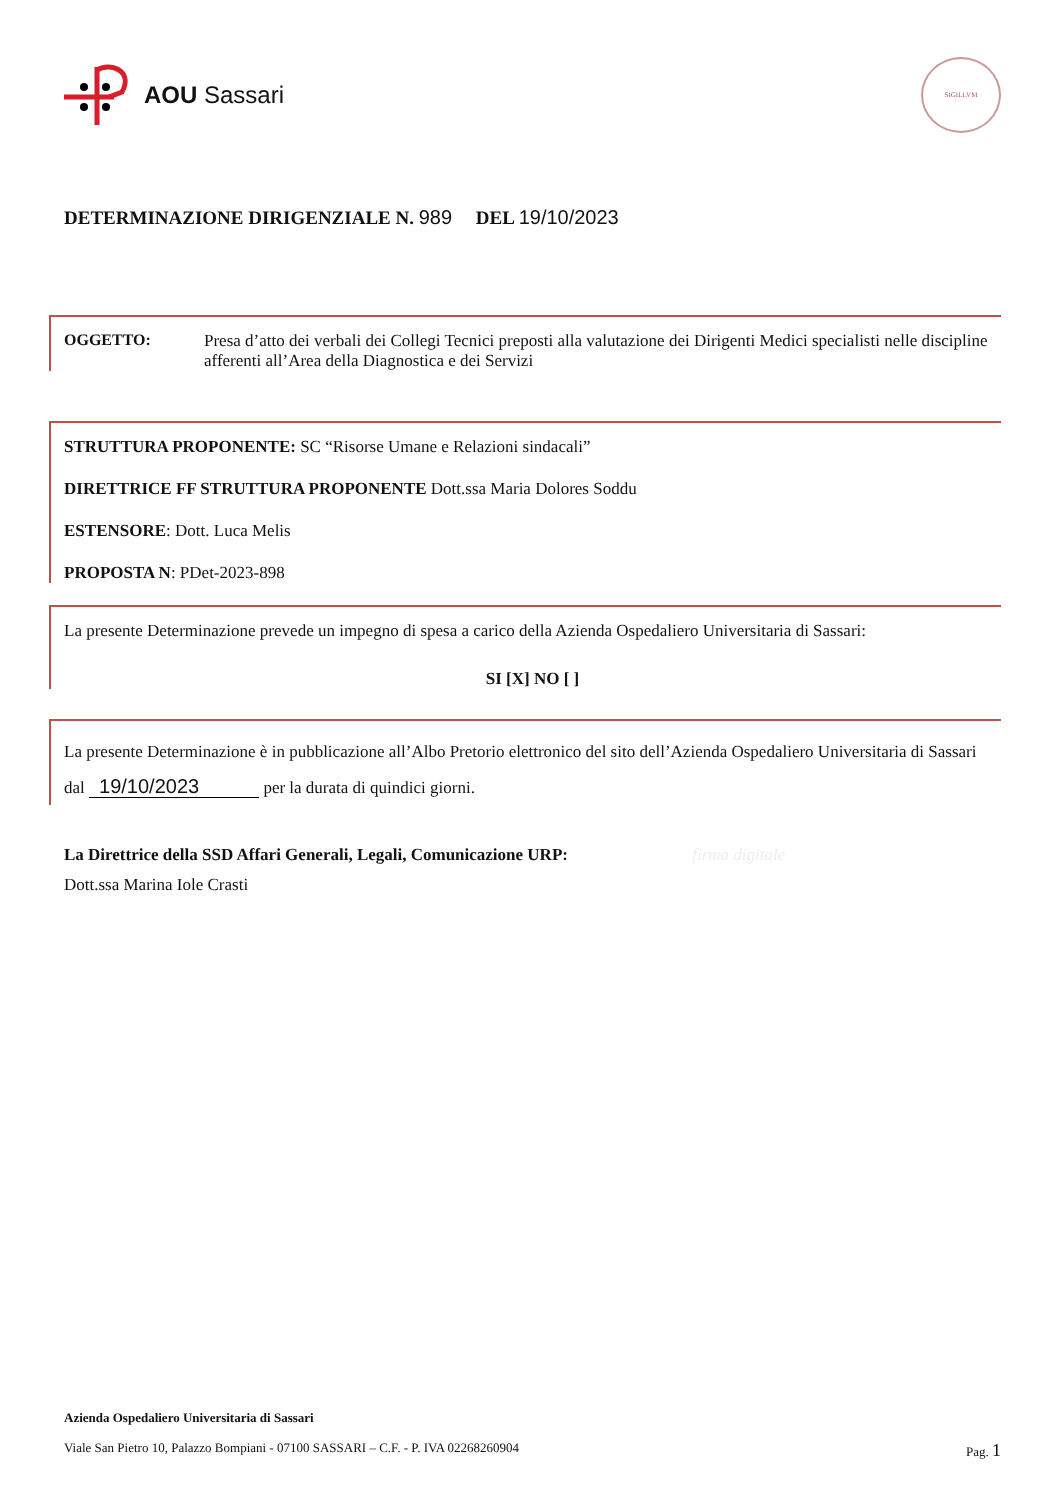AOU Sassari
SIGILLVM
DETERMINAZIONE DIRIGENZIALE N. 989 DEL 19/10/2023
OGGETTO: Presa d’atto dei verbali dei Collegi Tecnici preposti alla valutazione dei Dirigenti Medici specialisti nelle discipline afferenti all’Area della Diagnostica e dei Servizi
STRUTTURA PROPONENTE: SC “Risorse Umane e Relazioni sindacali”
DIRETTRICE FF STRUTTURA PROPONENTE Dott.ssa Maria Dolores Soddu
ESTENSORE: Dott. Luca Melis
PROPOSTA N: PDet-2023-898
La presente Determinazione prevede un impegno di spesa a carico della Azienda Ospedaliero Universitaria di Sassari:
SI [X] NO [ ]
La presente Determinazione è in pubblicazione all’Albo Pretorio elettronico del sito dell’Azienda Ospedaliero Universitaria di Sassari dal 19/10/2023 per la durata di quindici giorni.
La Direttrice della SSD Affari Generali, Legali, Comunicazione URP: firma digitale
Dott.ssa Marina Iole Crasti
Azienda Ospedaliero Universitaria di Sassari
Viale San Pietro 10, Palazzo Bompiani - 07100 SASSARI – C.F. - P. IVA 02268260904 Pag. 1